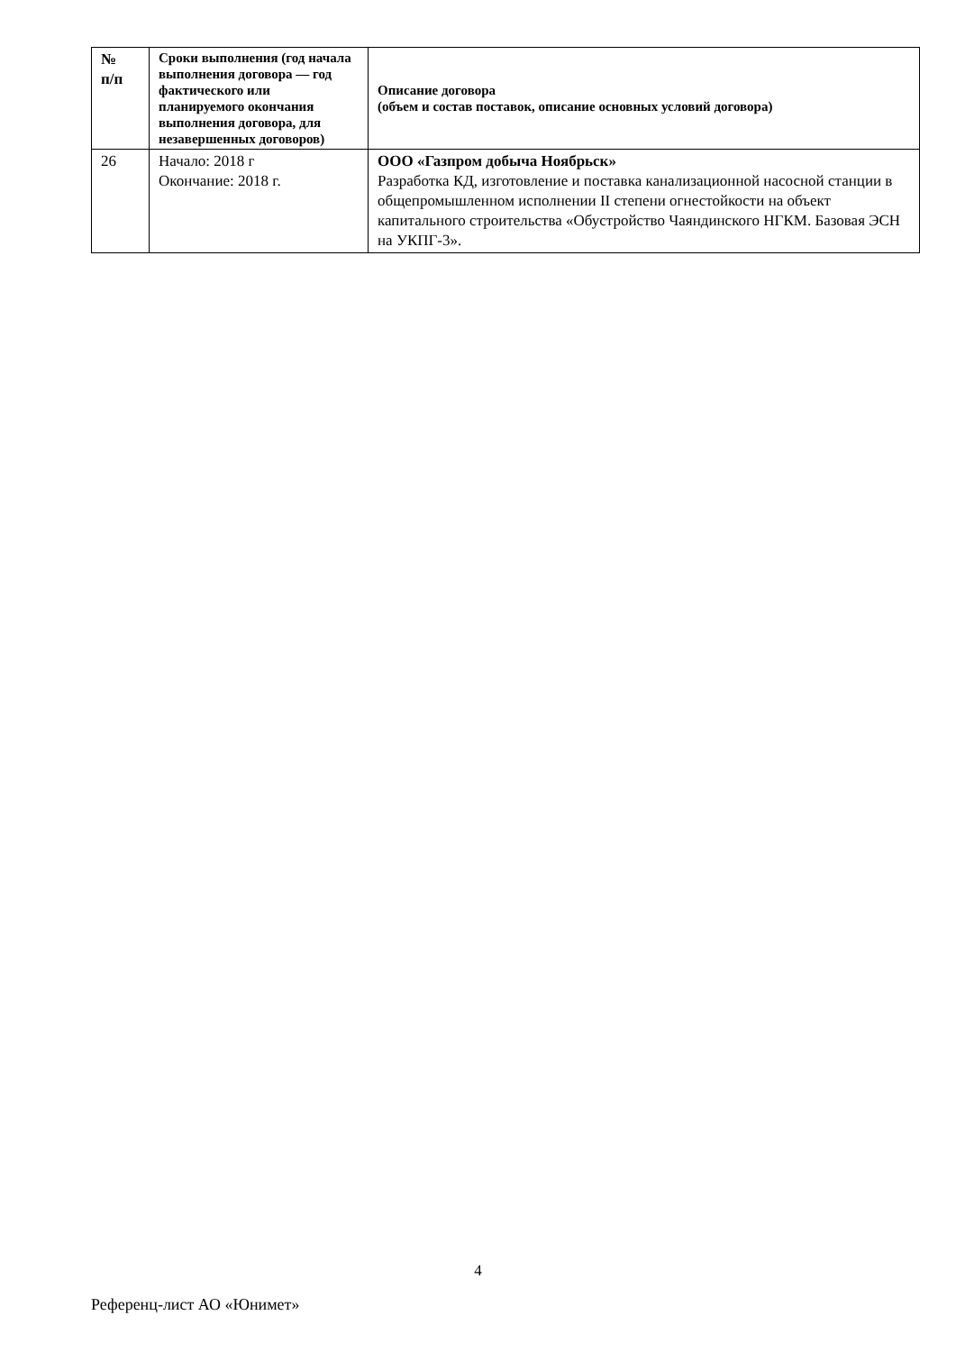| № п/п | Сроки выполнения (год начала выполнения договора — год фактического или планируемого окончания выполнения договора, для незавершенных договоров) | Описание договора (объем и состав поставок, описание основных условий договора) |
| --- | --- | --- |
| 26 | Начало: 2018 г Окончание: 2018 г. | ООО «Газпром добыча Ноябрьск» Разработка КД, изготовление и поставка канализационной насосной станции в общепромышленном исполнении II степени огнестойкости на объект капитального строительства «Обустройство Чаяндинского НГКМ. Базовая ЭСН на УКПГ-3». |
4
Референц-лист АО «Юнимет»